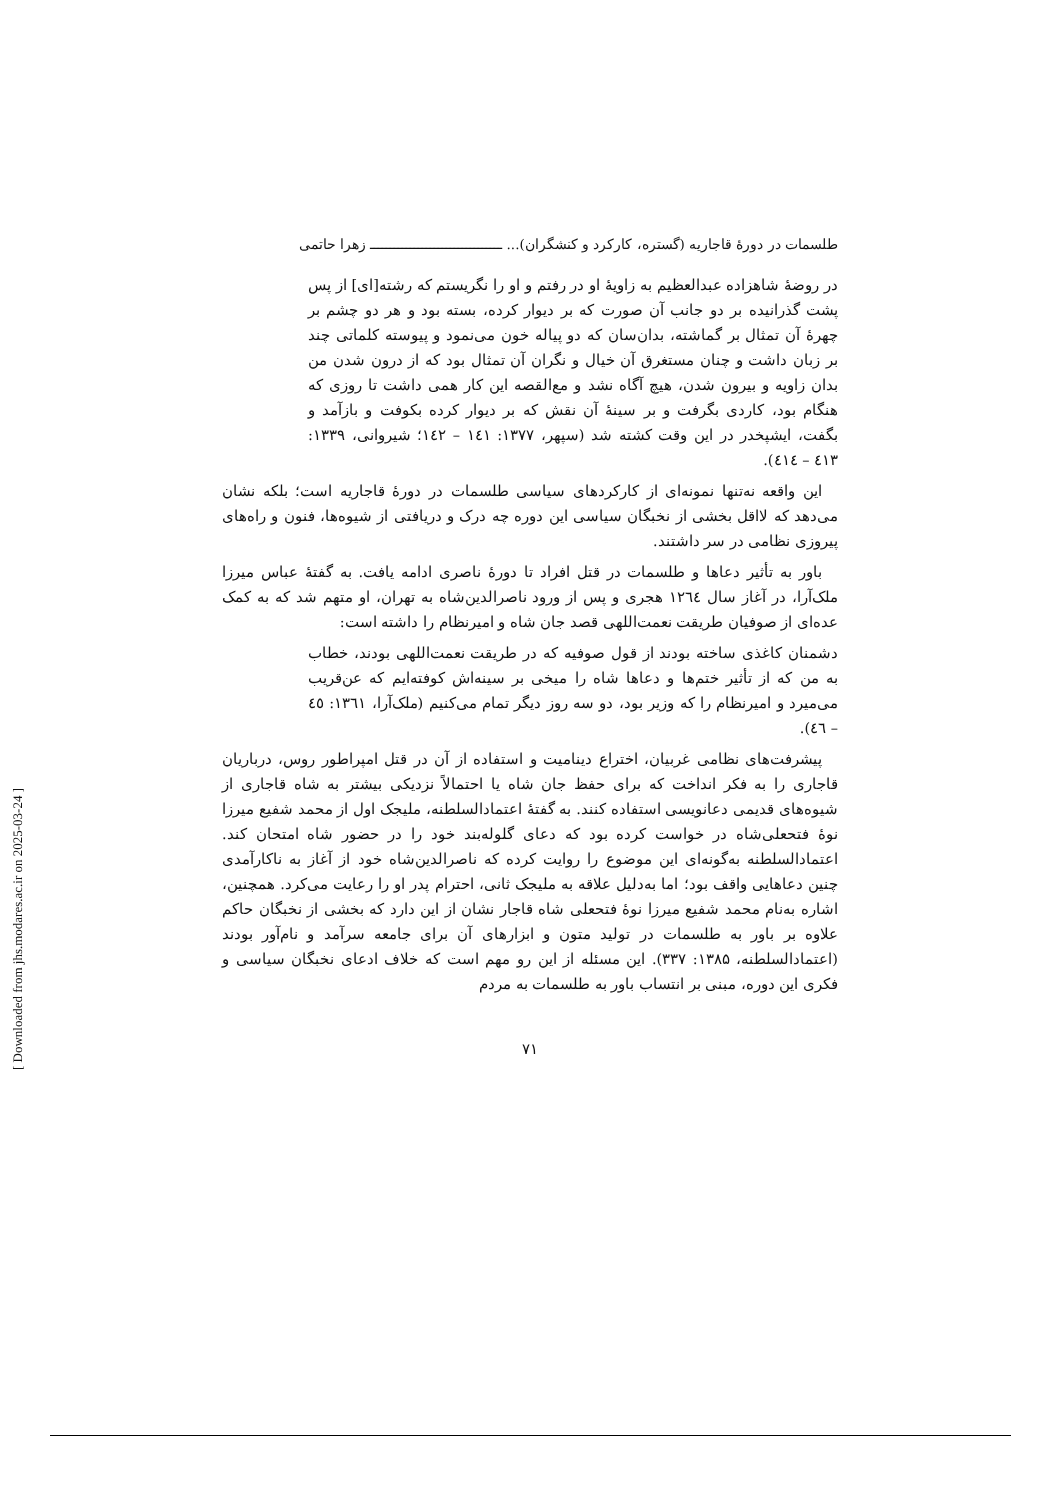طلسمات در دورهٔ قاجاریه (گستره، کارکرد و کنشگران)... ـــــــــــــــــــــــــــــــــ زهرا حاتمی
در روضهٔ شاهزاده عبدالعظیم به زاویهٔ او در رفتم و او را نگریستم که رشته[ای] از پس پشت گذرانیده بر دو جانب آن صورت که بر دیوار کرده، بسته بود و هر دو چشم بر چهرهٔ آن تمثال بر گماشته، بدان‌سان که دو پیاله خون می‌نمود و پیوسته کلماتی چند بر زبان داشت و چنان مستغرق آن خیال و نگران آن تمثال بود که از درون شدن من بدان زاویه و بیرون شدن، هیچ آگاه نشد و مع‌القصه این کار همی داشت تا روزی که هنگام بود، کاردی بگرفت و بر سینهٔ آن نقش که بر دیوار کرده بکوفت و بازآمد و بگفت، ایشپخدر در این وقت کشته شد (سپهر، ۱۳۷۷: ۱٤۱ – ۱٤۲؛ شیروانی، ۱۳۳۹: ٤۱۳ – ٤۱٤).
این واقعه نه‌تنها نمونه‌ای از کارکردهای سیاسی طلسمات در دورهٔ قاجاریه است؛ بلکه نشان می‌دهد که لااقل بخشی از نخبگان سیاسی این دوره چه درک و دریافتی از شیوه‌ها، فنون و راه‌های پیروزی نظامی در سر داشتند.
باور به تأثیر دعاها و طلسمات در قتل افراد تا دورهٔ ناصری ادامه یافت. به گفتهٔ عباس میرزا ملک‌آرا، در آغاز سال ۱۲٦٤ هجری و پس از ورود ناصرالدین‌شاه به تهران، او متهم شد که به کمک عده‌ای از صوفیان طریقت نعمت‌اللهی قصد جان شاه و امیرنظام را داشته است:
دشمنان کاغذی ساخته بودند از قول صوفیه که در طریقت نعمت‌اللهی بودند، خطاب به من که از تأثیر ختم‌ها و دعاها شاه را میخی بر سینه‌اش کوفته‌ایم که عن‌قریب می‌میرد و امیرنظام را که وزیر بود، دو سه روز دیگر تمام می‌کنیم (ملک‌آرا، ۱۳٦۱: ٤٥ – ٤٦).
پیشرفت‌های نظامی غربیان، اختراع دینامیت و استفاده از آن در قتل امپراطور روس، درباریان قاجاری را به فکر انداخت که برای حفظ جان شاه یا احتمالاً نزدیکی بیشتر به شاه قاجاری از شیوه‌های قدیمی دعانویسی استفاده کنند. به گفتهٔ اعتمادالسلطنه، ملیجک اول از محمد شفیع میرزا نوهٔ فتحعلی‌شاه در خواست کرده بود که دعای گلوله‌بند خود را در حضور شاه امتحان کند. اعتمادالسلطنه به‌گونه‌ای این موضوع را روایت کرده که ناصرالدین‌شاه خود از آغاز به ناکارآمدی چنین دعاهایی واقف بود؛ اما به‌دلیل علاقه به ملیجک ثانی، احترام پدر او را رعایت می‌کرد. همچنین، اشاره به‌نام محمد شفیع میرزا نوهٔ فتحعلی شاه قاجار نشان از این دارد که بخشی از نخبگان حاکم علاوه بر باور به طلسمات در تولید متون و ابزارهای آن برای جامعه سرآمد و نام‌آور بودند (اعتمادالسلطنه، ۱۳۸۵: ۳۳۷). این مسئله از این رو مهم است که خلاف ادعای نخبگان سیاسی و فکری این دوره، مبنی بر انتساب باور به طلسمات به مردم
۷۱
[ Downloaded from jhs.modares.ac.ir on 2025-03-24 ]